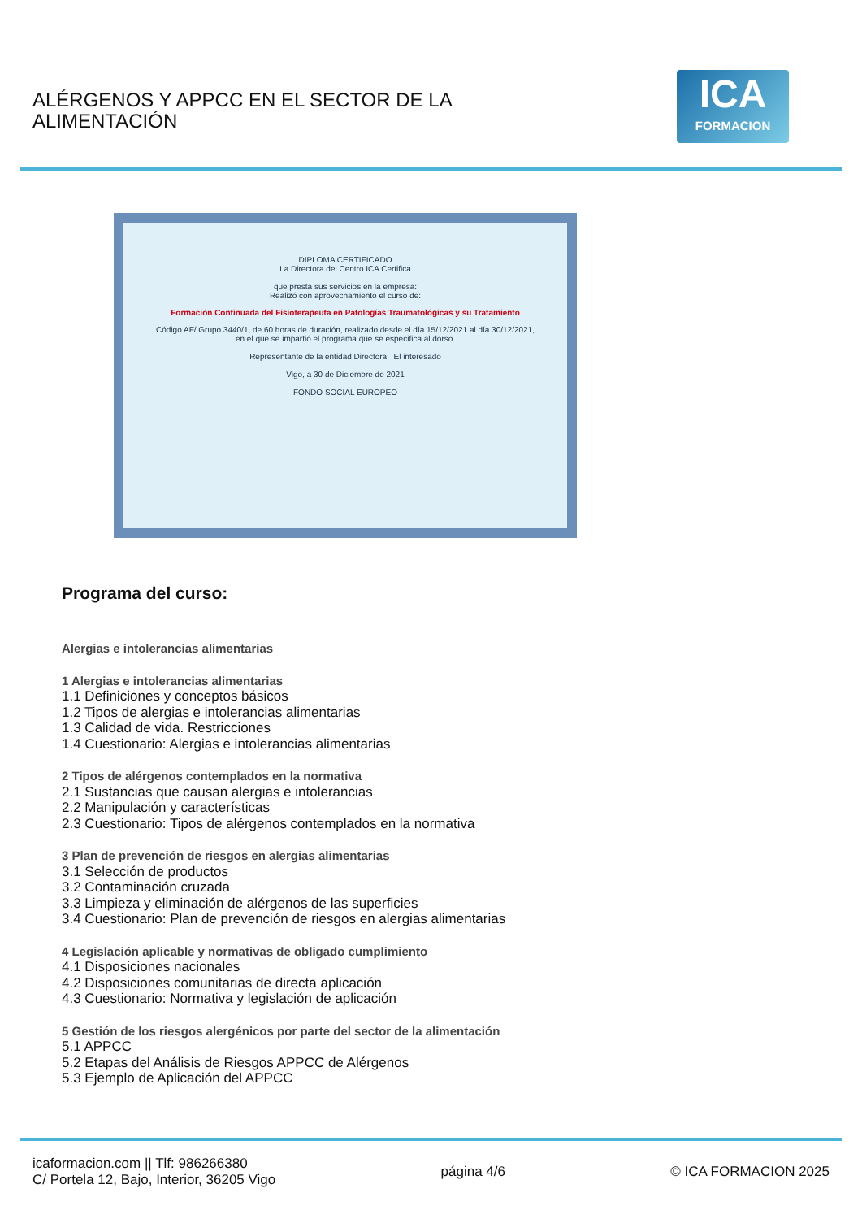ALÉRGENOS Y APPCC EN EL SECTOR DE LA
ALIMENTACIÓN
ICA
FORMACION
DIPLOMA CERTIFICADO
La Directora del Centro ICA Certifica
que presta sus servicios en la empresa:
Realizó con aprovechamiento el curso de:
Formación Continuada del Fisioterapeuta en Patologías Traumatológicas y su Tratamiento
Código AF/ Grupo 3440/1, de 60 horas de duración, realizado desde el día 15/12/2021 al día 30/12/2021,
en el que se impartió el programa que se especifica al dorso.
Representante de la entidad Directora El interesado
Vigo, a 30 de Diciembre de 2021
FONDO SOCIAL EUROPEO
Programa del curso:
Alergias e intolerancias alimentarias
1 Alergias e intolerancias alimentarias
1.1 Definiciones y conceptos básicos
1.2 Tipos de alergias e intolerancias alimentarias
1.3 Calidad de vida. Restricciones
1.4 Cuestionario: Alergias e intolerancias alimentarias
2 Tipos de alérgenos contemplados en la normativa
2.1 Sustancias que causan alergias e intolerancias
2.2 Manipulación y características
2.3 Cuestionario: Tipos de alérgenos contemplados en la normativa
3 Plan de prevención de riesgos en alergias alimentarias
3.1 Selección de productos
3.2 Contaminación cruzada
3.3 Limpieza y eliminación de alérgenos de las superficies
3.4 Cuestionario: Plan de prevención de riesgos en alergias alimentarias
4 Legislación aplicable y normativas de obligado cumplimiento
4.1 Disposiciones nacionales
4.2 Disposiciones comunitarias de directa aplicación
4.3 Cuestionario: Normativa y legislación de aplicación
5 Gestión de los riesgos alergénicos por parte del sector de la alimentación
5.1 APPCC
5.2 Etapas del Análisis de Riesgos APPCC de Alérgenos
5.3 Ejemplo de Aplicación del APPCC
icaformacion.com || Tlf: 986266380
C/ Portela 12, Bajo, Interior, 36205 Vigo
página 4/6 © ICA FORMACION 2025